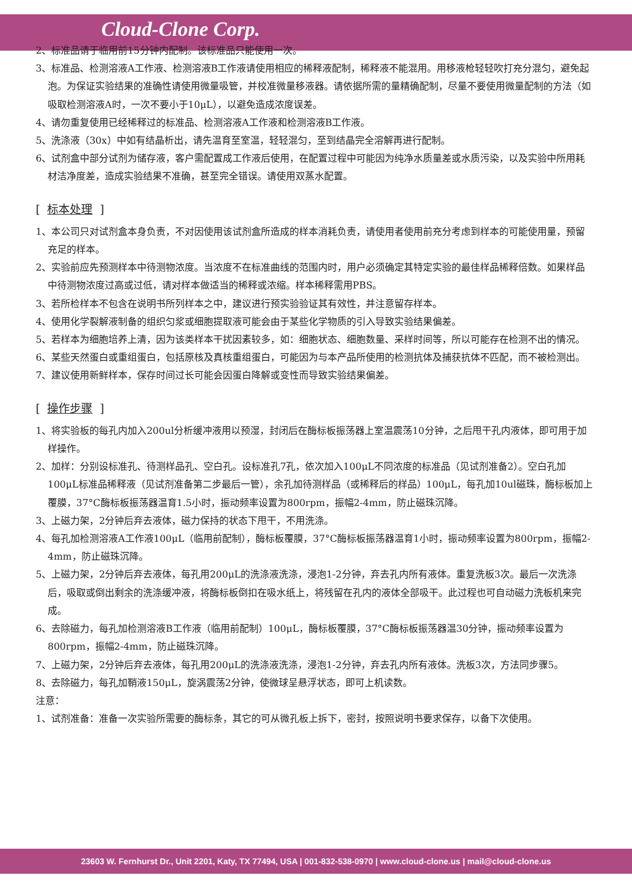Cloud-Clone Corp.
2、标准品请于临用前15分钟内配制。该标准品只能使用一次。
3、标准品、检测溶液A工作液、检测溶液B工作液请使用相应的稀释液配制，稀释液不能混用。用移液枪轻轻吹打充分混匀，避免起泡。为保证实验结果的准确性请使用微量吸管，并校准微量移液器。请依据所需的量精确配制，尽量不要使用微量配制的方法（如吸取检测溶液A时，一次不要小于10μL），以避免造成浓度误差。
4、请勿重复使用已经稀释过的标准品、检测溶液A工作液和检测溶液B工作液。
5、洗涤液（30x）中如有结晶析出，请先温育至室温，轻轻混匀，至到结晶完全溶解再进行配制。
6、试剂盒中部分试剂为储存液，客户需配置成工作液后使用，在配置过程中可能因为纯净水质量差或水质污染，以及实验中所用耗材洁净度差，造成实验结果不准确，甚至完全错误。请使用双蒸水配置。
[ 标本处理 ]
1、本公司只对试剂盒本身负责，不对因使用该试剂盒所造成的样本消耗负责，请使用者使用前充分考虑到样本的可能使用量，预留充足的样本。
2、实验前应先预测样本中待测物浓度。当浓度不在标准曲线的范围内时，用户必须确定其特定实验的最佳样品稀释倍数。如果样品中待测物浓度过高或过低，请对样本做适当的稀释或浓缩。样本稀释需用PBS。
3、若所检样本不包含在说明书所列样本之中，建议进行预实验验证其有效性，并注意留存样本。
4、使用化学裂解液制备的组织匀浆或细胞提取液可能会由于某些化学物质的引入导致实验结果偏差。
5、若样本为细胞培养上清，因为该类样本干扰因素较多，如：细胞状态、细胞数量、采样时间等，所以可能存在检测不出的情况。
6、某些天然蛋白或重组蛋白，包括原核及真核重组蛋白，可能因为与本产品所使用的检测抗体及捕获抗体不匹配，而不被检测出。
7、建议使用新鲜样本，保存时间过长可能会因蛋白降解或变性而导致实验结果偏差。
[ 操作步骤 ]
1、将实验板的每孔内加入200ul分析缓冲液用以预湿，封闭后在酶标板振荡器上室温震荡10分钟，之后甩干孔内液体，即可用于加样操作。
2、加样：分别设标准孔、待测样品孔、空白孔。设标准孔7孔，依次加入100μL不同浓度的标准品（见试剂准备2）。空白孔加100μL标准品稀释液（见试剂准备第二步最后一管），余孔加待测样品（或稀释后的样品）100μL，每孔加10ul磁珠，酶标板加上覆膜，37°C酶标板振荡器温育1.5小时，振动频率设置为800rpm，振幅2-4mm，防止磁珠沉降。
3、上磁力架，2分钟后弃去液体，磁力保持的状态下甩干，不用洗涤。
4、每孔加检测溶液A工作液100μL（临用前配制），酶标板覆膜，37°C酶标板振荡器温育1小时，振动频率设置为800rpm，振幅2-4mm，防止磁珠沉降。
5、上磁力架，2分钟后弃去液体，每孔用200μL的洗涤液洗涤，浸泡1-2分钟，弃去孔内所有液体。重复洗板3次。最后一次洗涤后，吸取或倒出剩余的洗涤缓冲液，将酶标板倒扣在吸水纸上，将残留在孔内的液体全部吸干。此过程也可自动磁力洗板机来完成。
6、去除磁力，每孔加检测溶液B工作液（临用前配制）100μL，酶标板覆膜，37°C酶标板振荡器温30分钟，振动频率设置为800rpm，振幅2-4mm，防止磁珠沉降。
7、上磁力架，2分钟后弃去液体，每孔用200μL的洗涤液洗涤，浸泡1-2分钟，弃去孔内所有液体。洗板3次，方法同步骤5。
8、去除磁力，每孔加鞘液150μL，旋涡震荡2分钟，使微球呈悬浮状态，即可上机读数。
注意：
1、试剂准备：准备一次实验所需要的酶标条，其它的可从微孔板上拆下，密封，按照说明书要求保存，以备下次使用。
23603 W. Fernhurst Dr., Unit 2201, Katy, TX 77494, USA | 001-832-538-0970 | www.cloud-clone.us | mail@cloud-clone.us